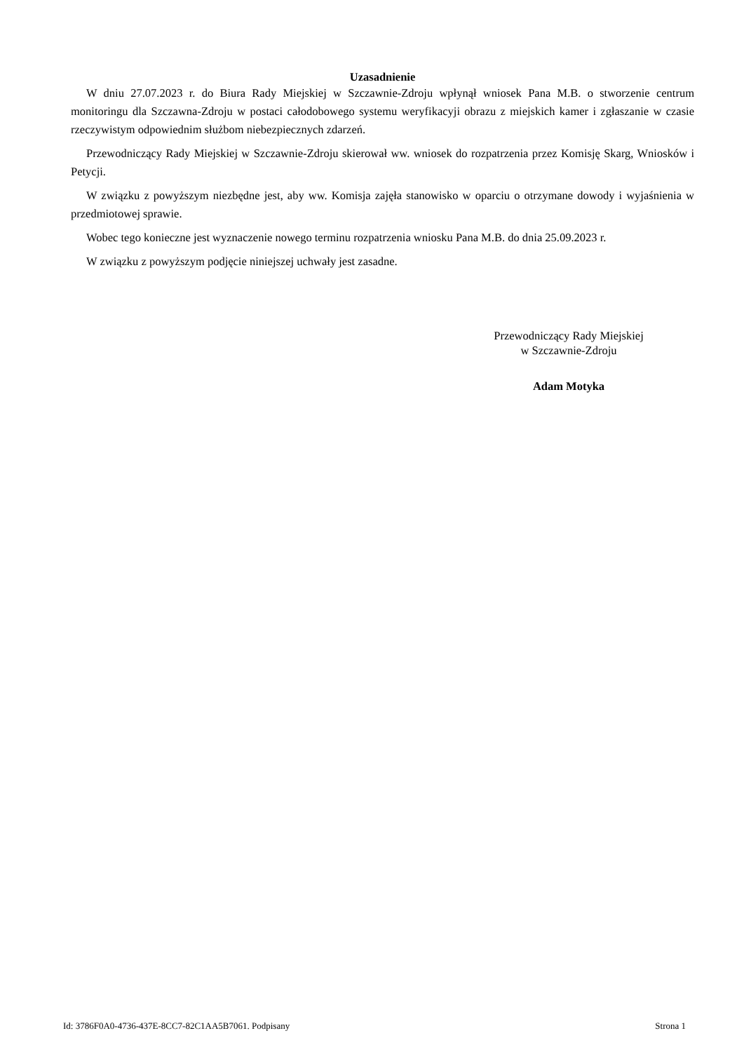Uzasadnienie
W dniu 27.07.2023 r. do Biura Rady Miejskiej w Szczawnie-Zdroju wpłynął wniosek Pana M.B. o stworzenie centrum monitoringu dla Szczawna-Zdroju w postaci całodobowego systemu weryfikacyji obrazu z miejskich kamer i zgłaszanie w czasie rzeczywistym odpowiednim służbom niebezpiecznych zdarzeń.
Przewodniczący Rady Miejskiej w Szczawnie-Zdroju skierował ww. wniosek do rozpatrzenia przez Komisję Skarg, Wniosków i Petycji.
W związku z powyższym niezbędne jest, aby ww. Komisja zajęła stanowisko w oparciu o otrzymane dowody i wyjaśnienia w przedmiotowej sprawie.
Wobec tego konieczne jest wyznaczenie nowego terminu rozpatrzenia wniosku Pana M.B. do dnia 25.09.2023 r.
W związku z powyższym podjęcie niniejszej uchwały jest zasadne.
Przewodniczący Rady Miejskiej
w Szczawnie-Zdroju
Adam Motyka
Id: 3786F0A0-4736-437E-8CC7-82C1AA5B7061. Podpisany Strona 1